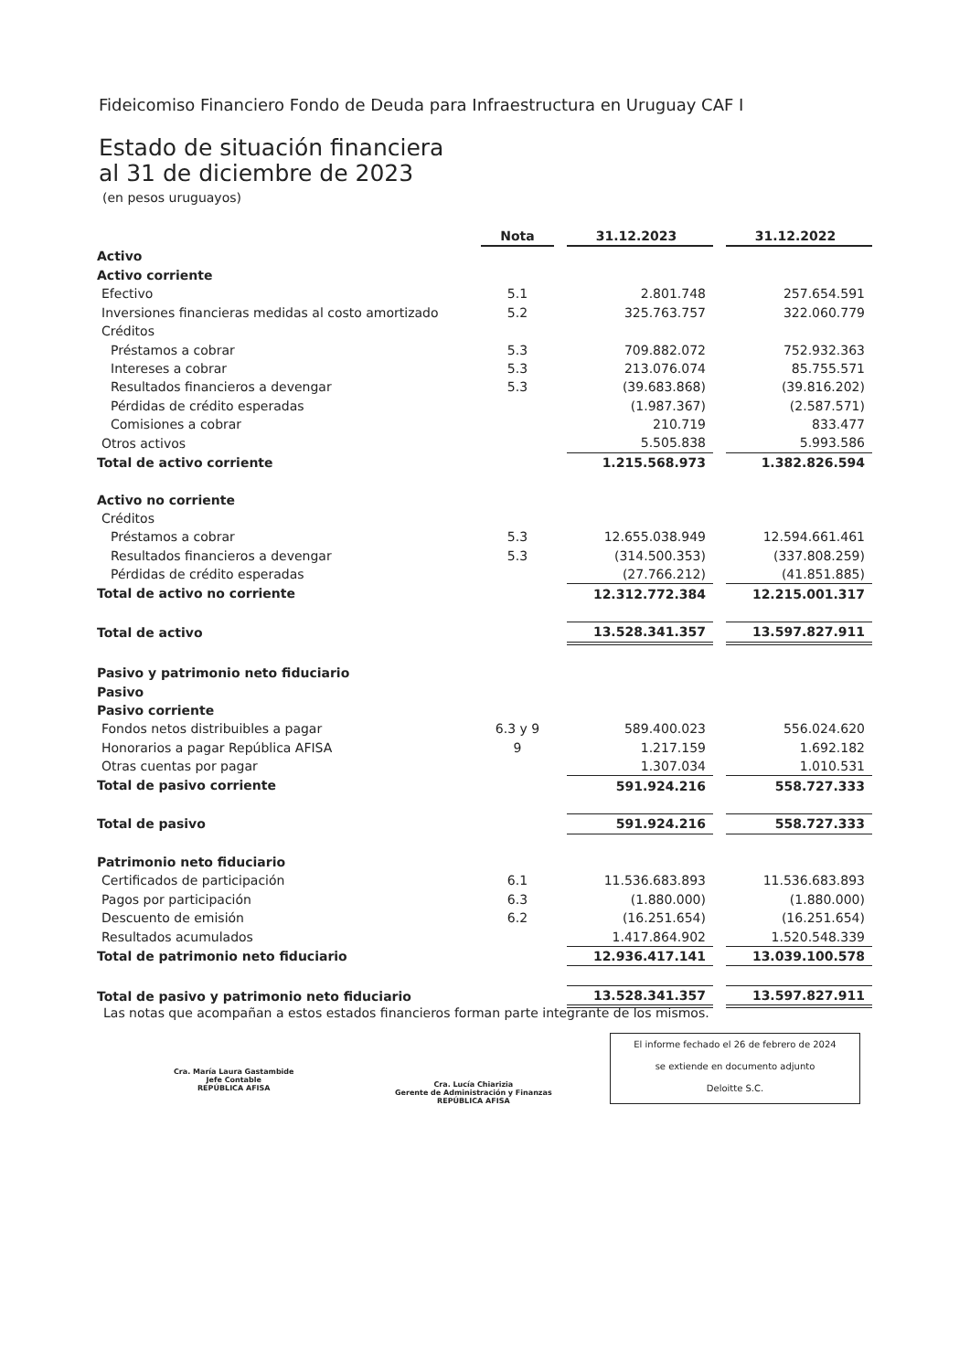Fideicomiso Financiero Fondo de Deuda para Infraestructura en Uruguay CAF I
Estado de situación financiera
al 31 de diciembre de 2023
(en pesos uruguayos)
| | Nota | | 31.12.2023 | | 31.12.2022 |
| Activo | | | | | |
| Activo corriente | | | | | |
| Efectivo | 5.1 | | 2.801.748 | | 257.654.591 |
| Inversiones financieras medidas al costo amortizado | 5.2 | | 325.763.757 | | 322.060.779 |
| Créditos | | | | | |
| Préstamos a cobrar | 5.3 | | 709.882.072 | | 752.932.363 |
| Intereses a cobrar | 5.3 | | 213.076.074 | | 85.755.571 |
| Resultados financieros a devengar | 5.3 | | (39.683.868) | | (39.816.202) |
| Pérdidas de crédito esperadas | | | (1.987.367) | | (2.587.571) |
| Comisiones a cobrar | | | 210.719 | | 833.477 |
| Otros activos | | | 5.505.838 | | 5.993.586 |
| Total de activo corriente | | | 1.215.568.973 | | 1.382.826.594 |
| Activo no corriente | | | | | |
| Créditos | | | | | |
| Préstamos a cobrar | 5.3 | | 12.655.038.949 | | 12.594.661.461 |
| Resultados financieros a devengar | 5.3 | | (314.500.353) | | (337.808.259) |
| Pérdidas de crédito esperadas | | | (27.766.212) | | (41.851.885) |
| Total de activo no corriente | | | 12.312.772.384 | | 12.215.001.317 |
| Total de activo | | | 13.528.341.357 | | 13.597.827.911 |
| Pasivo y patrimonio neto fiduciario | | | | | |
| Pasivo | | | | | |
| Pasivo corriente | | | | | |
| Fondos netos distribuibles a pagar | 6.3 y 9 | | 589.400.023 | | 556.024.620 |
| Honorarios a pagar República AFISA | 9 | | 1.217.159 | | 1.692.182 |
| Otras cuentas por pagar | | | 1.307.034 | | 1.010.531 |
| Total de pasivo corriente | | | 591.924.216 | | 558.727.333 |
| Total de pasivo | | | 591.924.216 | | 558.727.333 |
| Patrimonio neto fiduciario | | | | | |
| Certificados de participación | 6.1 | | 11.536.683.893 | | 11.536.683.893 |
| Pagos por participación | 6.3 | | (1.880.000) | | (1.880.000) |
| Descuento de emisión | 6.2 | | (16.251.654) | | (16.251.654) |
| Resultados acumulados | | | 1.417.864.902 | | 1.520.548.339 |
| Total de patrimonio neto fiduciario | | | 12.936.417.141 | | 13.039.100.578 |
| Total de pasivo y patrimonio neto fiduciario | | | 13.528.341.357 | | 13.597.827.911 |
Las notas que acompañan a estos estados financieros forman parte integrante de los mismos.
El informe fechado el 26 de febrero de 2024
se extiende en documento adjunto
Deloitte S.C.
Cra. María Laura Gastambide
Jefe Contable
REPÚBLICA AFISA
Cra. Lucía Chiarizia
Gerente de Administración y Finanzas
REPÚBLICA AFISA